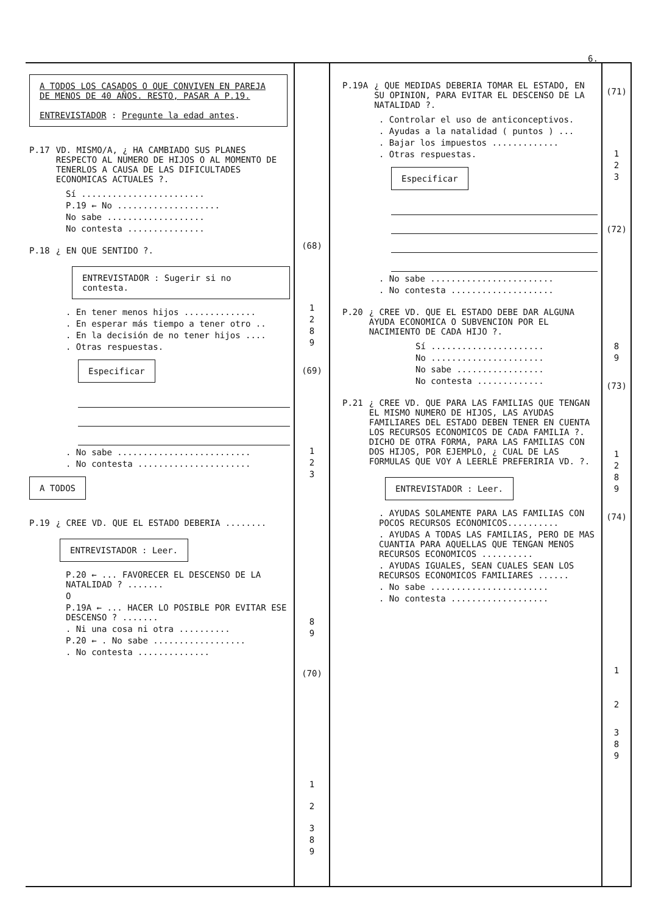6.
A TODOS LOS CASADOS O QUE CONVIVEN EN PAREJA DE MENOS DE 40 AÑOS. RESTO, PASAR A P.19.
ENTREVISTADOR : Pregunte la edad antes.
P.17 VD. MISMO/A, ¿ HA CAMBIADO SUS PLANES RESPECTO AL NUMERO DE HIJOS O AL MOMENTO DE TENERLOS A CAUSA DE LAS DIFICULTADES ECONOMICAS ACTUALES ?.
Sí ........................
P.19 ← No ....................
No sabe ...................
No contesta ...............
P.18 ¿ EN QUE SENTIDO ?.
ENTREVISTADOR : Sugerir si no contesta.
. En tener menos hijos ..............
. En esperar más tiempo a tener otro ..
. En la decisión de no tener hijos ....
. Otras respuestas.
Especificar
. No sabe ..........................
. No contesta ......................
A TODOS
P.19 ¿ CREE VD. QUE EL ESTADO DEBERIA ........
ENTREVISTADOR : Leer.
P.20 ← ... FAVORECER EL DESCENSO DE LA NATALIDAD ? .......
O
P.19A ← ... HACER LO POSIBLE POR EVITAR ESE DESCENSO ? .......
. Ni una cosa ni otra ..........
P.20 ← . No sabe ..................
. No contesta ..............
(68)
1
2
8
9
(69)
1
2
3
8
9
(70)
1
2
3
8
9
P.19A ¿ QUE MEDIDAS DEBERIA TOMAR EL ESTADO, EN SU OPINION, PARA EVITAR EL DESCENSO DE LA NATALIDAD ?.
. Controlar el uso de anticonceptivos.
. Ayudas a la natalidad ( puntos ) ...
. Bajar los impuestos .............
. Otras respuestas.
Especificar
. No sabe ........................
. No contesta ....................
P.20 ¿ CREE VD. QUE EL ESTADO DEBE DAR ALGUNA AYUDA ECONOMICA O SUBVENCION POR EL NACIMIENTO DE CADA HIJO ?.
Sí ......................
No ......................
No sabe .................
No contesta .............
P.21 ¿ CREE VD. QUE PARA LAS FAMILIAS QUE TENGAN EL MISMO NUMERO DE HIJOS, LAS AYUDAS FAMILIARES DEL ESTADO DEBEN TENER EN CUENTA LOS RECURSOS ECONOMICOS DE CADA FAMILIA ?. DICHO DE OTRA FORMA, PARA LAS FAMILIAS CON DOS HIJOS, POR EJEMPLO, ¿ CUAL DE LAS FORMULAS QUE VOY A LEERLE PREFERIRIA VD. ?.
ENTREVISTADOR : Leer.
. AYUDAS SOLAMENTE PARA LAS FAMILIAS CON POCOS RECURSOS ECONOMICOS..........
. AYUDAS A TODAS LAS FAMILIAS, PERO DE MAS CUANTIA PARA AQUELLAS QUE TENGAN MENOS RECURSOS ECONOMICOS ..........
. AYUDAS IGUALES, SEAN CUALES SEAN LOS RECURSOS ECONOMICOS FAMILIARES ......
. No sabe .......................
. No contesta ...................
(71)
1
2
3
(72)
8
9
(73)
1
2
8
9
(74)
1
2
3
8
9